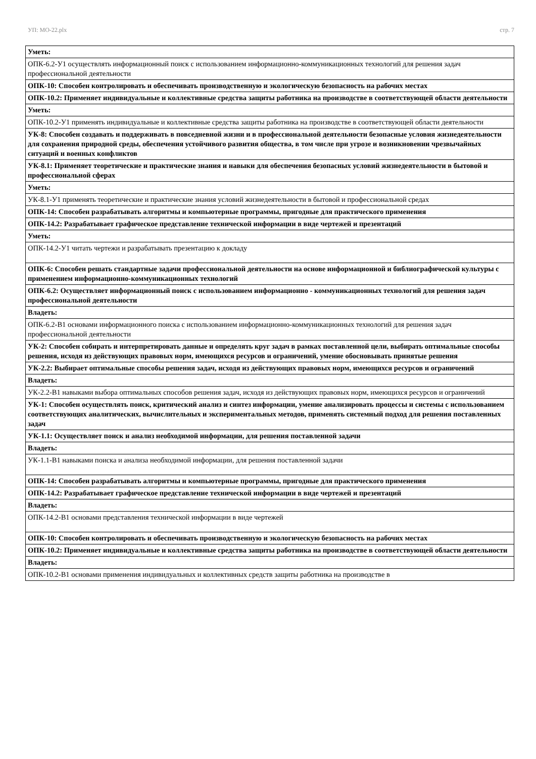УП: МО-22.plx стр. 7
| Уметь: |
| ОПК-6.2-У1 осуществлять информационный поиск с использованием информационно-коммуникационных технологий для решения задач профессиональной деятельности |
| ОПК-10: Способен контролировать и обеспечивать производственную и экологическую безопасность на рабочих местах |
| ОПК-10.2: Применяет индивидуальные и коллективные средства защиты работника на производстве в соответствующей области деятельности |
| Уметь: |
| ОПК-10.2-У1 применять индивидуальные и коллективные средства защиты работника на производстве в соответствующей области деятельности |
| УК-8: Способен создавать и поддерживать в повседневной жизни и в профессиональной деятельности безопасные условия жизнедеятельности для сохранения природной среды, обеспечения устойчивого развития общества, в том числе при угрозе и возникновении чрезвычайных ситуаций и военных конфликтов |
| УК-8.1: Применяет теоретические и практические знания и навыки для обеспечения безопасных условий жизнедеятельности в бытовой и профессиональной сферах |
| Уметь: |
| УК-8.1-У1 применять теоретические и практические знания условий жизнедеятельности в бытовой и профессиональной средах |
| ОПК-14: Способен разрабатывать алгоритмы и компьютерные программы, пригодные для практического применения |
| ОПК-14.2: Разрабатывает графическое представление технической информации в виде чертежей и презентаций |
| Уметь: |
| ОПК-14.2-У1 читать чертежи и разрабатывать презентацию к докладу |
| ОПК-6: Способен решать стандартные задачи профессиональной деятельности на основе информационной и библиографической культуры с применением информационно-коммуникационных технологий |
| ОПК-6.2: Осуществляет информационный поиск с использованием информационно - коммуникационных технологий для решения задач профессиональной деятельности |
| Владеть: |
| ОПК-6.2-В1 основами информационного поиска с использованием информационно-коммуникационных технологий для решения задач профессиональной деятельности |
| УК-2: Способен собирать и интерпретировать данные и определять круг задач в рамках поставленной цели, выбирать оптимальные способы решения, исходя из действующих правовых норм, имеющихся ресурсов и ограничений, умение обосновывать принятые решения |
| УК-2.2: Выбирает оптимальные способы решения задач, исходя из действующих правовых норм, имеющихся ресурсов и ограничений |
| Владеть: |
| УК-2.2-В1 навыками выбора оптимальных способов решения задач, исходя из действующих правовых норм, имеющихся ресурсов и ограничений |
| УК-1: Способен осуществлять поиск, критический анализ и синтез информации, умение анализировать процессы и системы с использованием соответствующих аналитических, вычислительных и экспериментальных методов, применять системный подход для решения поставленных задач |
| УК-1.1: Осуществляет поиск и анализ необходимой информации, для решения поставленной задачи |
| Владеть: |
| УК-1.1-В1 навыками поиска и анализа необходимой информации, для решения поставленной задачи |
| ОПК-14: Способен разрабатывать алгоритмы и компьютерные программы, пригодные для практического применения |
| ОПК-14.2: Разрабатывает графическое представление технической информации в виде чертежей и презентаций |
| Владеть: |
| ОПК-14.2-В1 основами представления технической информации в виде чертежей |
| ОПК-10: Способен контролировать и обеспечивать производственную и экологическую безопасность на рабочих местах |
| ОПК-10.2: Применяет индивидуальные и коллективные средства защиты работника на производстве в соответствующей области деятельности |
| Владеть: |
| ОПК-10.2-В1 основами применения индивидуальных и коллективных средств защиты работника на производстве в |